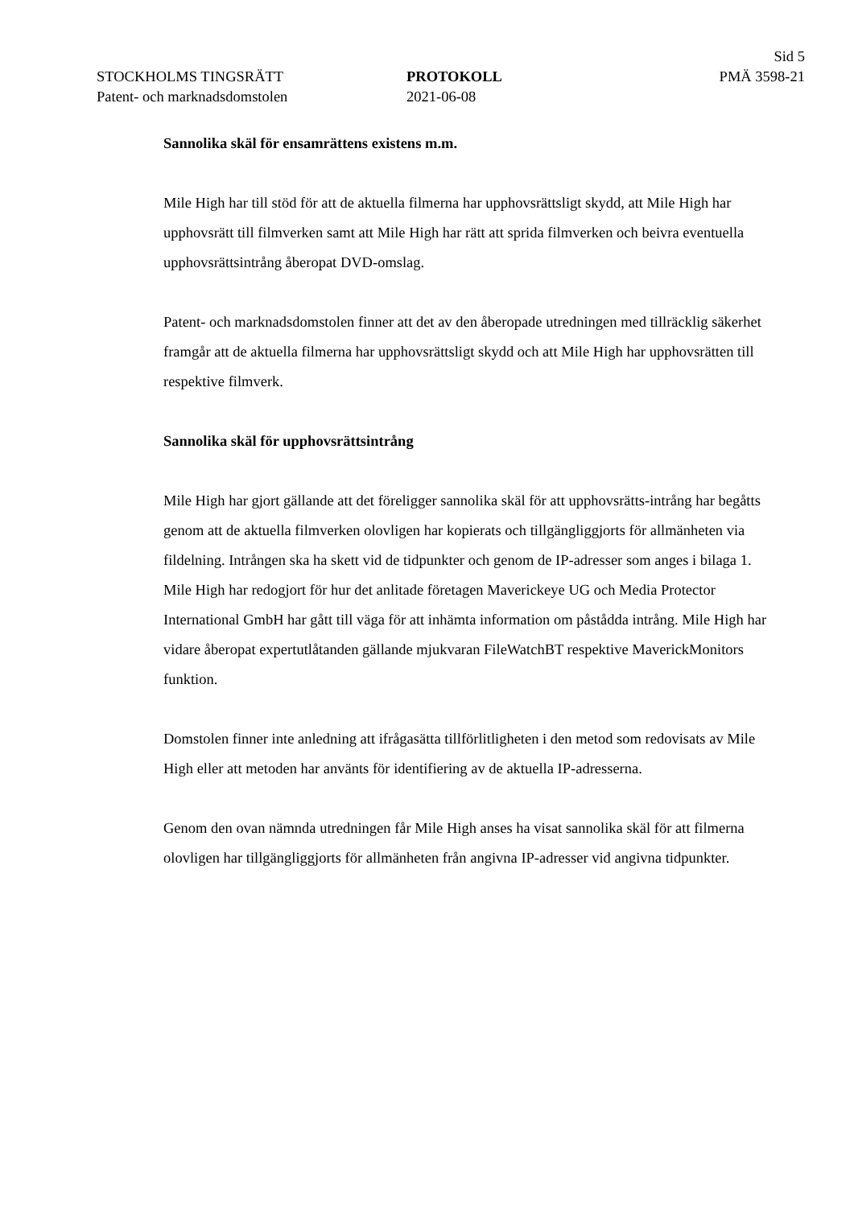Sid 5
STOCKHOLMS TINGSRÄTT PROTOKOLL PMÄ 3598-21
Patent- och marknadsdomstolen 2021-06-08
Sannolika skäl för ensamrättens existens m.m.
Mile High har till stöd för att de aktuella filmerna har upphovsrättsligt skydd, att Mile High har upphovsrätt till filmverken samt att Mile High har rätt att sprida filmverken och beivra eventuella upphovsrättsintrång åberopat DVD-omslag.
Patent- och marknadsdomstolen finner att det av den åberopade utredningen med tillräcklig säkerhet framgår att de aktuella filmerna har upphovsrättsligt skydd och att Mile High har upphovsrätten till respektive filmverk.
Sannolika skäl för upphovsrättsintrång
Mile High har gjort gällande att det föreligger sannolika skäl för att upphovsrätts-intrång har begåtts genom att de aktuella filmverken olovligen har kopierats och tillgängliggjorts för allmänheten via fildelning. Intrången ska ha skett vid de tidpunkter och genom de IP-adresser som anges i bilaga 1. Mile High har redogjort för hur det anlitade företagen Maverickeye UG och Media Protector International GmbH har gått till väga för att inhämta information om påstådda intrång. Mile High har vidare åberopat expertutlåtanden gällande mjukvaran FileWatchBT respektive MaverickMonitors funktion.
Domstolen finner inte anledning att ifrågasätta tillförlitligheten i den metod som redovisats av Mile High eller att metoden har använts för identifiering av de aktuella IP-adresserna.
Genom den ovan nämnda utredningen får Mile High anses ha visat sannolika skäl för att filmerna olovligen har tillgängliggjorts för allmänheten från angivna IP-adresser vid angivna tidpunkter.